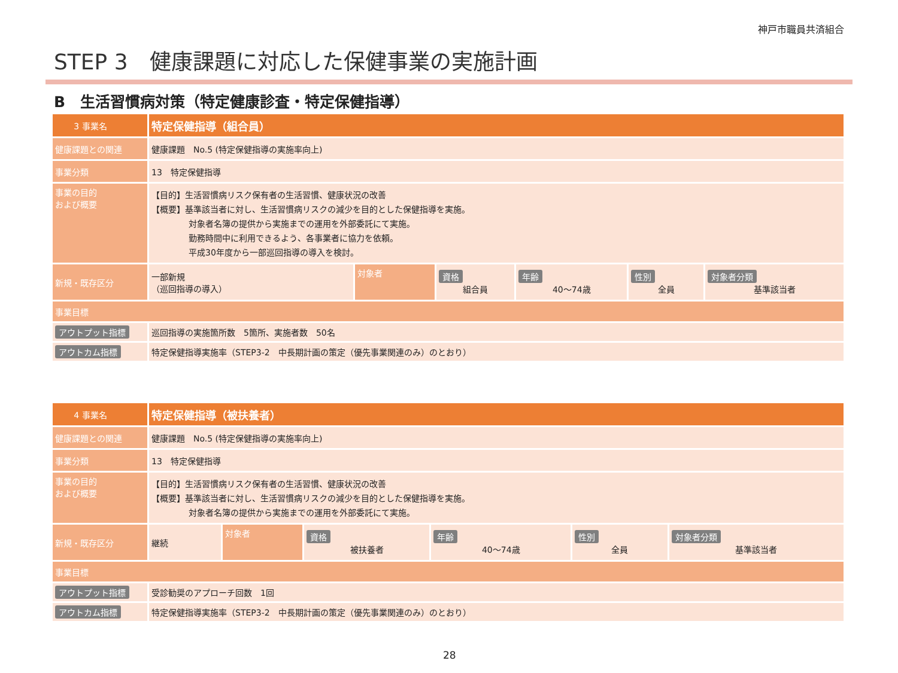神戸市職員共済組合
STEP 3　健康課題に対応した保健事業の実施計画
B　生活習慣病対策（特定健康診査・特定保健指導）
| 3 事業名 | 特定保健指導（組合員） | | | | | |
| 健康課題との関連 | 健康課題 No.5 (特定保健指導の実施率向上) | | | | | |
| 事業分類 | 13 特定保健指導 | | | | | |
| 事業の目的 および概要 | 【目的】生活習慣病リスク保有者の生活習慣、健康状況の改善 【概要】基準該当者に対し、生活習慣病リスクの減少を目的とした保健指導を実施。 対象者名簿の提供から実施までの運用を外部委託にて実施。 勤務時間中に利用できるよう、各事業者に協力を依頼。 平成30年度から一部巡回指導の導入を検討。 | | | | | |
| 新規・既存区分 | 一部新規 （巡回指導の導入） | 対象者 | 資格 組合員 | 年齢 40～74歳 | 性別 全員 | 対象者分類 基準該当者 |
| 事業目標 | | | | | | |
| アウトプット指標 | 巡回指導の実施箇所数 5箇所、実施者数 50名 | | | | | |
| アウトカム指標 | 特定保健指導実施率（STEP3-2 中長期計画の策定（優先事業関連のみ）のとおり） | | | | | |
| 4 事業名 | 特定保健指導（被扶養者） | | | | | |
| 健康課題との関連 | 健康課題 No.5 (特定保健指導の実施率向上) | | | | | |
| 事業分類 | 13 特定保健指導 | | | | | |
| 事業の目的 および概要 | 【目的】生活習慣病リスク保有者の生活習慣、健康状況の改善 【概要】基準該当者に対し、生活習慣病リスクの減少を目的とした保健指導を実施。 対象者名簿の提供から実施までの運用を外部委託にて実施。 | | | | | |
| 新規・既存区分 | 継続 | 対象者 | 資格 被扶養者 | 年齢 40～74歳 | 性別 全員 | 対象者分類 基準該当者 |
| 事業目標 | | | | | | |
| アウトプット指標 | 受診勧奨のアプローチ回数 1回 | | | | | |
| アウトカム指標 | 特定保健指導実施率（STEP3-2 中長期計画の策定（優先事業関連のみ）のとおり） | | | | | |
28